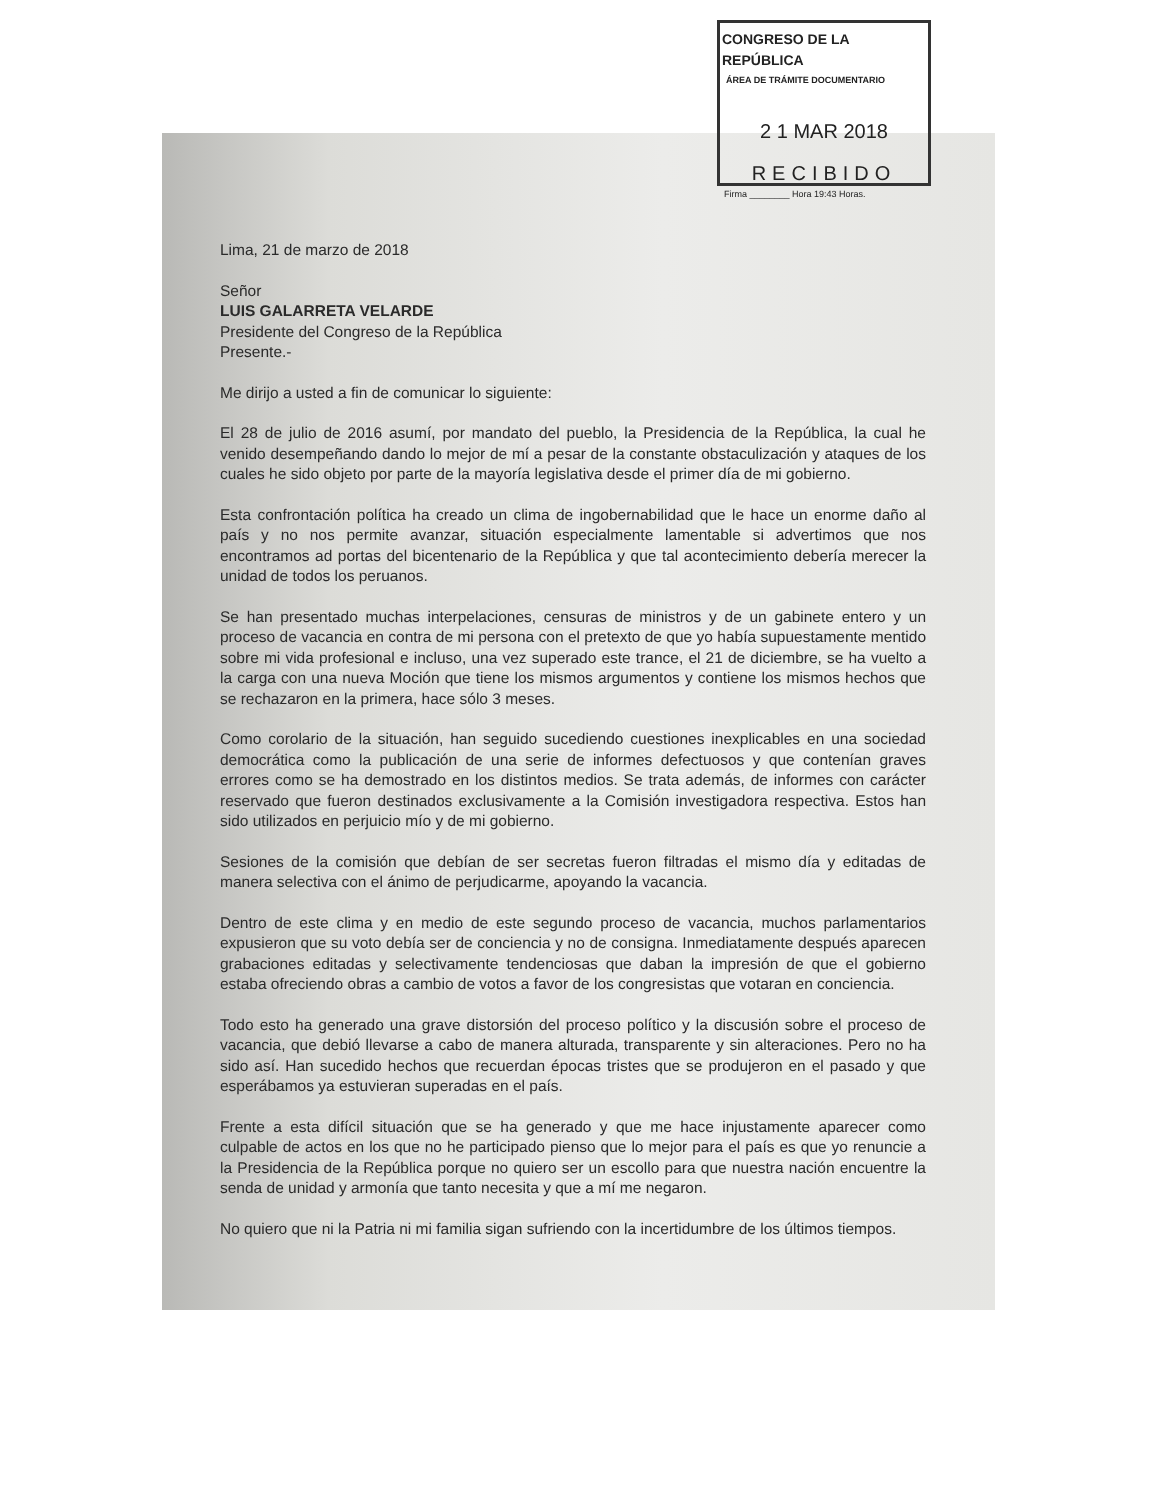CONGRESO DE LA REPÚBLICA
ÁREA DE TRÁMITE DOCUMENTARIO
2 1 MAR 2018
RECIBIDO
Firma ________ Hora 19:43 Horas.
Lima, 21 de marzo de 2018
Señor
LUIS GALARRETA VELARDE
Presidente del Congreso de la República
Presente.-
Me dirijo a usted a fin de comunicar lo siguiente:
El 28 de julio de 2016 asumí, por mandato del pueblo, la Presidencia de la República, la cual he venido desempeñando dando lo mejor de mí a pesar de la constante obstaculización y ataques de los cuales he sido objeto por parte de la mayoría legislativa desde el primer día de mi gobierno.
Esta confrontación política ha creado un clima de ingobernabilidad que le hace un enorme daño al país y no nos permite avanzar, situación especialmente lamentable si advertimos que nos encontramos ad portas del bicentenario de la República y que tal acontecimiento debería merecer la unidad de todos los peruanos.
Se han presentado muchas interpelaciones, censuras de ministros y de un gabinete entero y un proceso de vacancia en contra de mi persona con el pretexto de que yo había supuestamente mentido sobre mi vida profesional e incluso, una vez superado este trance, el 21 de diciembre, se ha vuelto a la carga con una nueva Moción que tiene los mismos argumentos y contiene los mismos hechos que se rechazaron en la primera, hace sólo 3 meses.
Como corolario de la situación, han seguido sucediendo cuestiones inexplicables en una sociedad democrática como la publicación de una serie de informes defectuosos y que contenían graves errores como se ha demostrado en los distintos medios. Se trata además, de informes con carácter reservado que fueron destinados exclusivamente a la Comisión investigadora respectiva. Estos han sido utilizados en perjuicio mío y de mi gobierno.
Sesiones de la comisión que debían de ser secretas fueron filtradas el mismo día y editadas de manera selectiva con el ánimo de perjudicarme, apoyando la vacancia.
Dentro de este clima y en medio de este segundo proceso de vacancia, muchos parlamentarios expusieron que su voto debía ser de conciencia y no de consigna. Inmediatamente después aparecen grabaciones editadas y selectivamente tendenciosas que daban la impresión de que el gobierno estaba ofreciendo obras a cambio de votos a favor de los congresistas que votaran en conciencia.
Todo esto ha generado una grave distorsión del proceso político y la discusión sobre el proceso de vacancia, que debió llevarse a cabo de manera alturada, transparente y sin alteraciones. Pero no ha sido así. Han sucedido hechos que recuerdan épocas tristes que se produjeron en el pasado y que esperábamos ya estuvieran superadas en el país.
Frente a esta difícil situación que se ha generado y que me hace injustamente aparecer como culpable de actos en los que no he participado pienso que lo mejor para el país es que yo renuncie a la Presidencia de la República porque no quiero ser un escollo para que nuestra nación encuentre la senda de unidad y armonía que tanto necesita y que a mí me negaron.
No quiero que ni la Patria ni mi familia sigan sufriendo con la incertidumbre de los últimos tiempos.